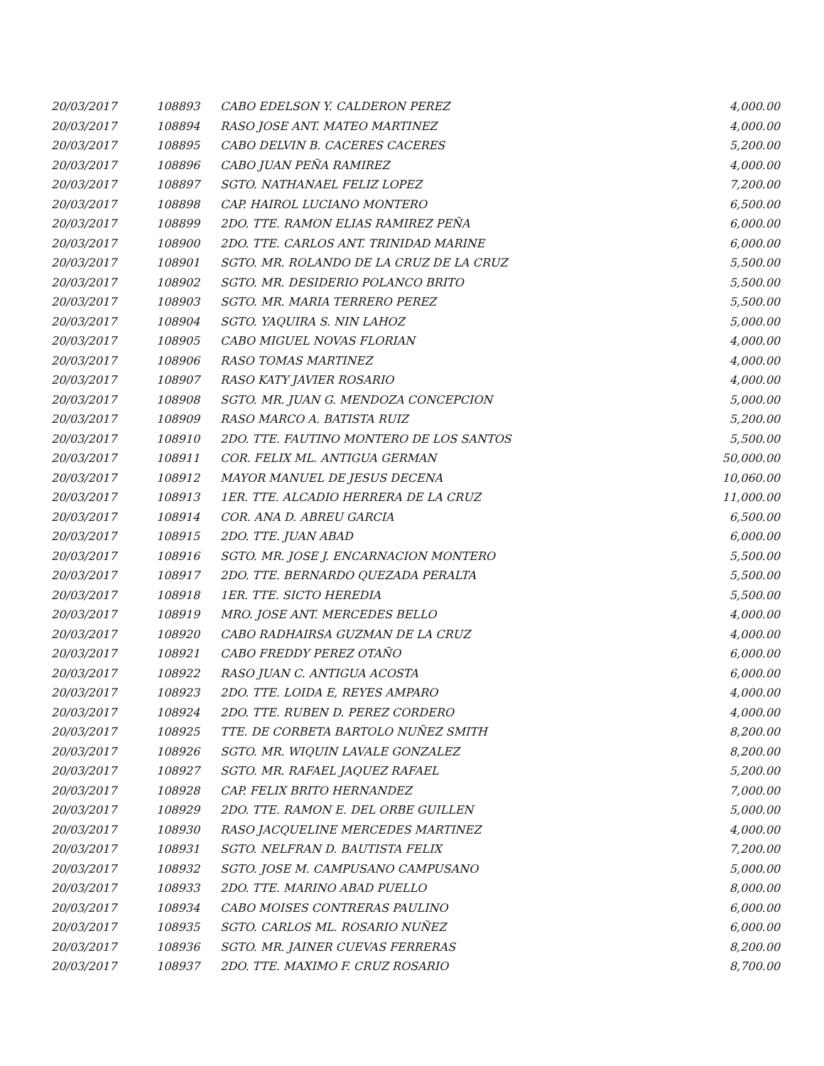| 20/03/2017 | 108893 | CABO EDELSON Y. CALDERON PEREZ | 4,000.00 |
| 20/03/2017 | 108894 | RASO JOSE ANT. MATEO MARTINEZ | 4,000.00 |
| 20/03/2017 | 108895 | CABO DELVIN B. CACERES CACERES | 5,200.00 |
| 20/03/2017 | 108896 | CABO JUAN PEÑA RAMIREZ | 4,000.00 |
| 20/03/2017 | 108897 | SGTO. NATHANAEL FELIZ LOPEZ | 7,200.00 |
| 20/03/2017 | 108898 | CAP. HAIROL LUCIANO MONTERO | 6,500.00 |
| 20/03/2017 | 108899 | 2DO. TTE. RAMON ELIAS RAMIREZ PEÑA | 6,000.00 |
| 20/03/2017 | 108900 | 2DO. TTE. CARLOS ANT. TRINIDAD MARINE | 6,000.00 |
| 20/03/2017 | 108901 | SGTO. MR. ROLANDO DE LA CRUZ DE LA CRUZ | 5,500.00 |
| 20/03/2017 | 108902 | SGTO. MR. DESIDERIO POLANCO BRITO | 5,500.00 |
| 20/03/2017 | 108903 | SGTO. MR. MARIA TERRERO PEREZ | 5,500.00 |
| 20/03/2017 | 108904 | SGTO. YAQUIRA S. NIN LAHOZ | 5,000.00 |
| 20/03/2017 | 108905 | CABO MIGUEL NOVAS FLORIAN | 4,000.00 |
| 20/03/2017 | 108906 | RASO TOMAS MARTINEZ | 4,000.00 |
| 20/03/2017 | 108907 | RASO KATY JAVIER ROSARIO | 4,000.00 |
| 20/03/2017 | 108908 | SGTO. MR. JUAN G. MENDOZA CONCEPCION | 5,000.00 |
| 20/03/2017 | 108909 | RASO MARCO A. BATISTA RUIZ | 5,200.00 |
| 20/03/2017 | 108910 | 2DO. TTE. FAUTINO MONTERO DE LOS SANTOS | 5,500.00 |
| 20/03/2017 | 108911 | COR. FELIX ML. ANTIGUA GERMAN | 50,000.00 |
| 20/03/2017 | 108912 | MAYOR MANUEL DE JESUS DECENA | 10,060.00 |
| 20/03/2017 | 108913 | 1ER. TTE. ALCADIO HERRERA DE LA CRUZ | 11,000.00 |
| 20/03/2017 | 108914 | COR. ANA D. ABREU GARCIA | 6,500.00 |
| 20/03/2017 | 108915 | 2DO. TTE. JUAN ABAD | 6,000.00 |
| 20/03/2017 | 108916 | SGTO. MR. JOSE J. ENCARNACION MONTERO | 5,500.00 |
| 20/03/2017 | 108917 | 2DO. TTE. BERNARDO QUEZADA PERALTA | 5,500.00 |
| 20/03/2017 | 108918 | 1ER. TTE. SICTO HEREDIA | 5,500.00 |
| 20/03/2017 | 108919 | MRO. JOSE ANT. MERCEDES BELLO | 4,000.00 |
| 20/03/2017 | 108920 | CABO RADHAIRSA GUZMAN DE LA CRUZ | 4,000.00 |
| 20/03/2017 | 108921 | CABO FREDDY PEREZ OTAÑO | 6,000.00 |
| 20/03/2017 | 108922 | RASO JUAN C. ANTIGUA ACOSTA | 6,000.00 |
| 20/03/2017 | 108923 | 2DO. TTE. LOIDA E, REYES AMPARO | 4,000.00 |
| 20/03/2017 | 108924 | 2DO. TTE. RUBEN D. PEREZ CORDERO | 4,000.00 |
| 20/03/2017 | 108925 | TTE. DE CORBETA BARTOLO NUÑEZ SMITH | 8,200.00 |
| 20/03/2017 | 108926 | SGTO. MR. WIQUIN LAVALE GONZALEZ | 8,200.00 |
| 20/03/2017 | 108927 | SGTO. MR. RAFAEL JAQUEZ RAFAEL | 5,200.00 |
| 20/03/2017 | 108928 | CAP. FELIX BRITO HERNANDEZ | 7,000.00 |
| 20/03/2017 | 108929 | 2DO. TTE. RAMON E. DEL ORBE GUILLEN | 5,000.00 |
| 20/03/2017 | 108930 | RASO JACQUELINE MERCEDES MARTINEZ | 4,000.00 |
| 20/03/2017 | 108931 | SGTO. NELFRAN D. BAUTISTA FELIX | 7,200.00 |
| 20/03/2017 | 108932 | SGTO. JOSE M. CAMPUSANO CAMPUSANO | 5,000.00 |
| 20/03/2017 | 108933 | 2DO. TTE. MARINO ABAD PUELLO | 8,000.00 |
| 20/03/2017 | 108934 | CABO MOISES CONTRERAS PAULINO | 6,000.00 |
| 20/03/2017 | 108935 | SGTO. CARLOS ML. ROSARIO NUÑEZ | 6,000.00 |
| 20/03/2017 | 108936 | SGTO. MR. JAINER CUEVAS FERRERAS | 8,200.00 |
| 20/03/2017 | 108937 | 2DO. TTE. MAXIMO F. CRUZ ROSARIO | 8,700.00 |